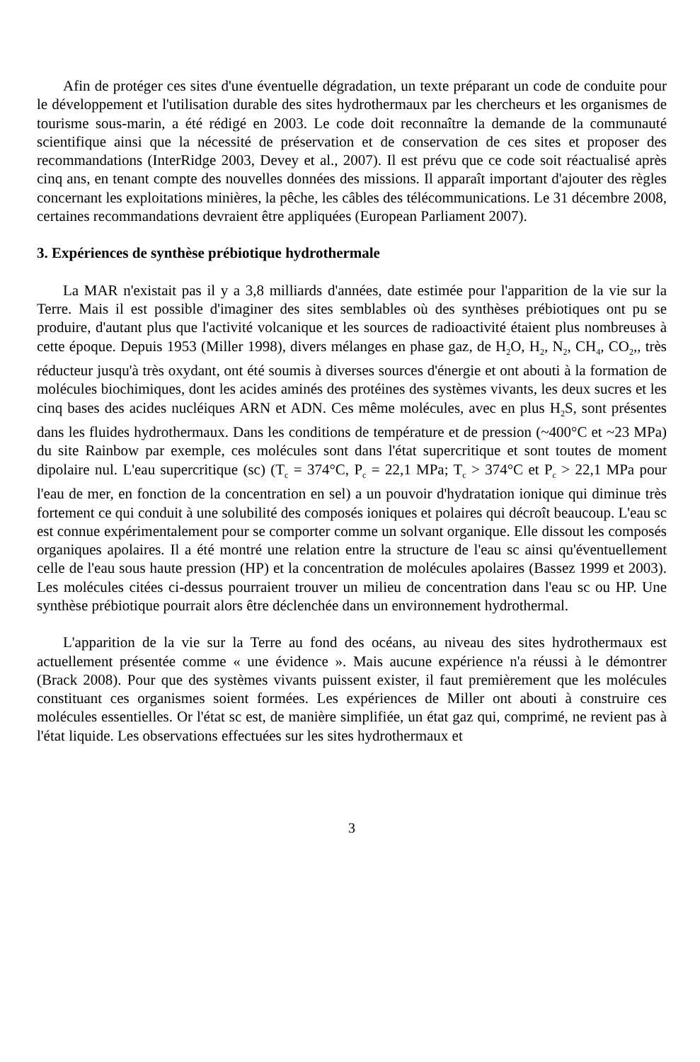Afin de protéger ces sites d'une éventuelle dégradation, un texte préparant un code de conduite pour le développement et l'utilisation durable des sites hydrothermaux par les chercheurs et les organismes de tourisme sous-marin, a été rédigé en 2003. Le code doit reconnaître la demande de la communauté scientifique ainsi que la nécessité de préservation et de conservation de ces sites et proposer des recommandations (InterRidge 2003, Devey et al., 2007). Il est prévu que ce code soit réactualisé après cinq ans, en tenant compte des nouvelles données des missions. Il apparaît important d'ajouter des règles concernant les exploitations minières, la pêche, les câbles des télécommunications. Le 31 décembre 2008, certaines recommandations devraient être appliquées (European Parliament 2007).
3. Expériences de synthèse prébiotique hydrothermale
La MAR n'existait pas il y a 3,8 milliards d'années, date estimée pour l'apparition de la vie sur la Terre. Mais il est possible d'imaginer des sites semblables où des synthèses prébiotiques ont pu se produire, d'autant plus que l'activité volcanique et les sources de radioactivité étaient plus nombreuses à cette époque. Depuis 1953 (Miller 1998), divers mélanges en phase gaz, de H<sub>2</sub>O, H<sub>2</sub>, N<sub>2</sub>, CH<sub>4</sub>, CO<sub>2</sub>,, très réducteur jusqu'à très oxydant, ont été soumis à diverses sources d'énergie et ont abouti à la formation de molécules biochimiques, dont les acides aminés des protéines des systèmes vivants, les deux sucres et les cinq bases des acides nucléiques ARN et ADN. Ces même molécules, avec en plus H<sub>2</sub>S, sont présentes dans les fluides hydrothermaux. Dans les conditions de température et de pression (~400°C et ~23 MPa) du site Rainbow par exemple, ces molécules sont dans l'état supercritique et sont toutes de moment dipolaire nul. L'eau supercritique (sc) (T<sub>c</sub> = 374°C, P<sub>c</sub> = 22,1 MPa; T<sub>c</sub> > 374°C et P<sub>c</sub> > 22,1 MPa pour l'eau de mer, en fonction de la concentration en sel) a un pouvoir d'hydratation ionique qui diminue très fortement ce qui conduit à une solubilité des composés ioniques et polaires qui décroît beaucoup. L'eau sc est connue expérimentalement pour se comporter comme un solvant organique. Elle dissout les composés organiques apolaires. Il a été montré une relation entre la structure de l'eau sc ainsi qu'éventuellement celle de l'eau sous haute pression (HP) et la concentration de molécules apolaires (Bassez 1999 et 2003). Les molécules citées ci-dessus pourraient trouver un milieu de concentration dans l'eau sc ou HP. Une synthèse prébiotique pourrait alors être déclenchée dans un environnement hydrothermal.
L'apparition de la vie sur la Terre au fond des océans, au niveau des sites hydrothermaux est actuellement présentée comme « une évidence ». Mais aucune expérience n'a réussi à le démontrer (Brack 2008). Pour que des systèmes vivants puissent exister, il faut premièrement que les molécules constituant ces organismes soient formées. Les expériences de Miller ont abouti à construire ces molécules essentielles. Or l'état sc est, de manière simplifiée, un état gaz qui, comprimé, ne revient pas à l'état liquide. Les observations effectuées sur les sites hydrothermaux et
3